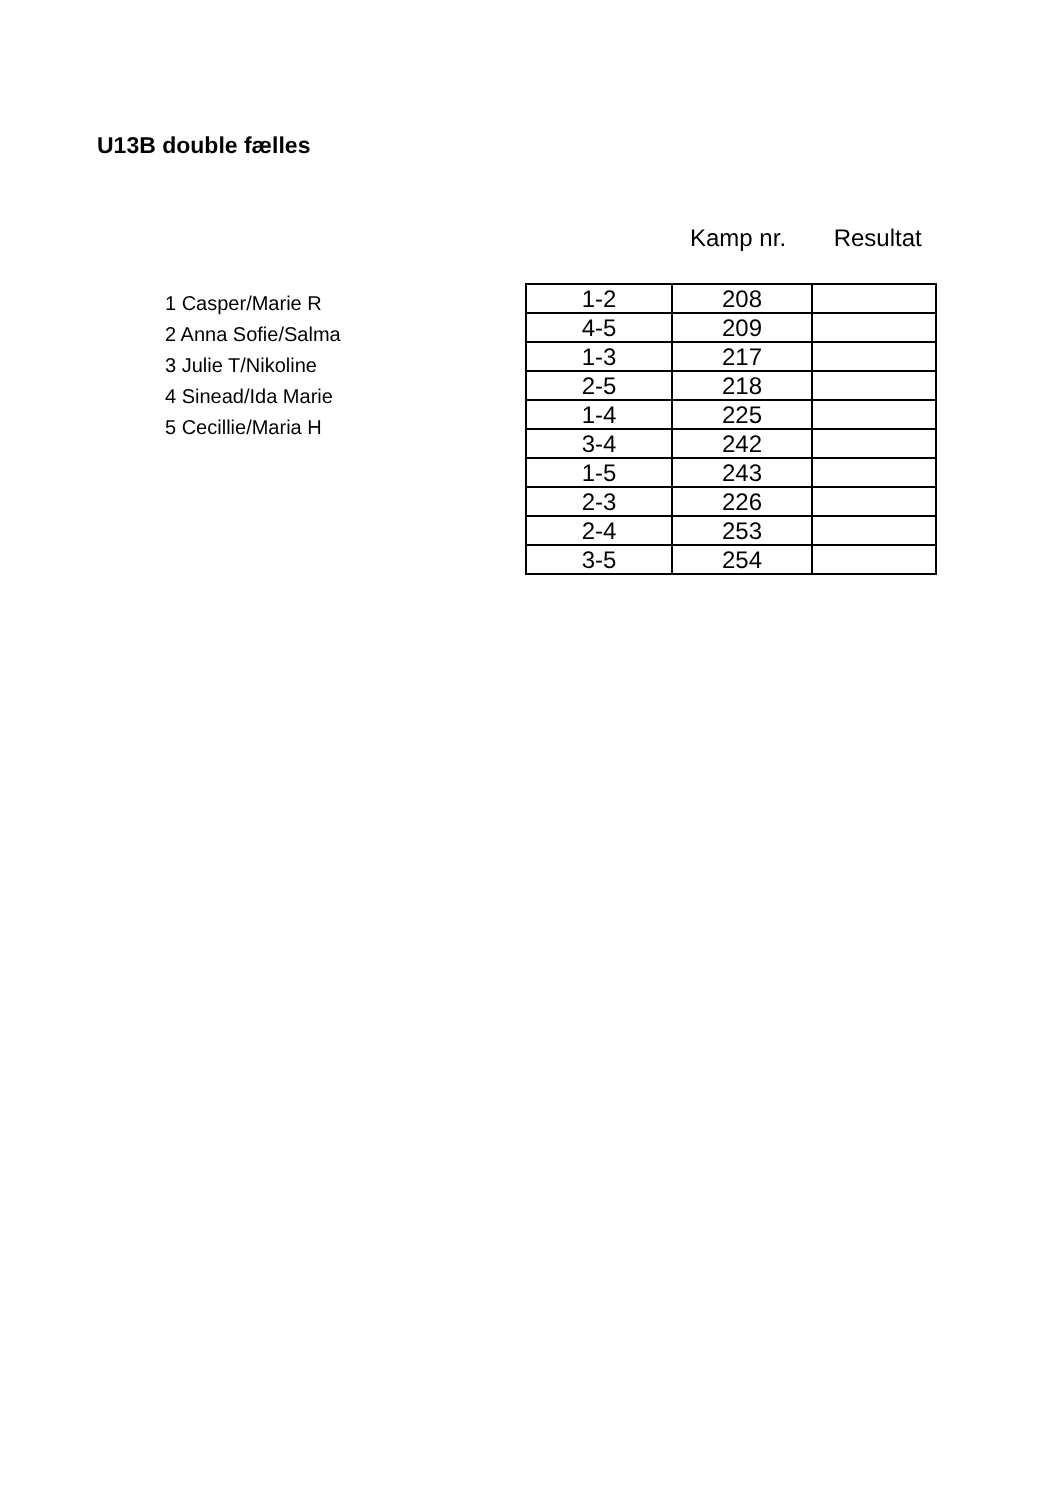U13B double fælles
Kamp nr. Resultat
1 Casper/Marie R
2 Anna Sofie/Salma
3 Julie T/Nikoline
4 Sinead/Ida Marie
5 Cecillie/Maria H
| 1-2 | 208 | |
| 4-5 | 209 | |
| 1-3 | 217 | |
| 2-5 | 218 | |
| 1-4 | 225 | |
| 3-4 | 242 | |
| 1-5 | 243 | |
| 2-3 | 226 | |
| 2-4 | 253 | |
| 3-5 | 254 | |